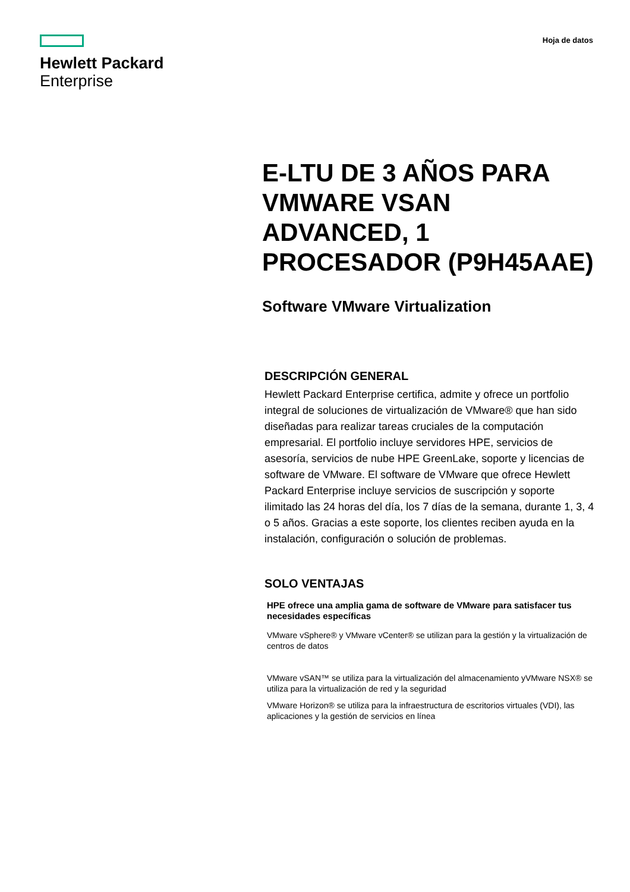Hewlett Packard
Enterprise
Hoja de datos
E-LTU DE 3 AÑOS PARA VMWARE VSAN ADVANCED, 1 PROCESADOR (P9H45AAE)
Software VMware Virtualization
DESCRIPCIÓN GENERAL
Hewlett Packard Enterprise certifica, admite y ofrece un portfolio integral de soluciones de virtualización de VMware® que han sido diseñadas para realizar tareas cruciales de la computación empresarial. El portfolio incluye servidores HPE, servicios de asesoría, servicios de nube HPE GreenLake, soporte y licencias de software de VMware. El software de VMware que ofrece Hewlett Packard Enterprise incluye servicios de suscripción y soporte ilimitado las 24 horas del día, los 7 días de la semana, durante 1, 3, 4 o 5 años. Gracias a este soporte, los clientes reciben ayuda en la instalación, configuración o solución de problemas.
SOLO VENTAJAS
HPE ofrece una amplia gama de software de VMware para satisfacer tus necesidades específicas
VMware vSphere® y VMware vCenter® se utilizan para la gestión y la virtualización de centros de datos
VMware vSAN™ se utiliza para la virtualización del almacenamiento yVMware NSX® se utiliza para la virtualización de red y la seguridad
VMware Horizon® se utiliza para la infraestructura de escritorios virtuales (VDI), las aplicaciones y la gestión de servicios en línea